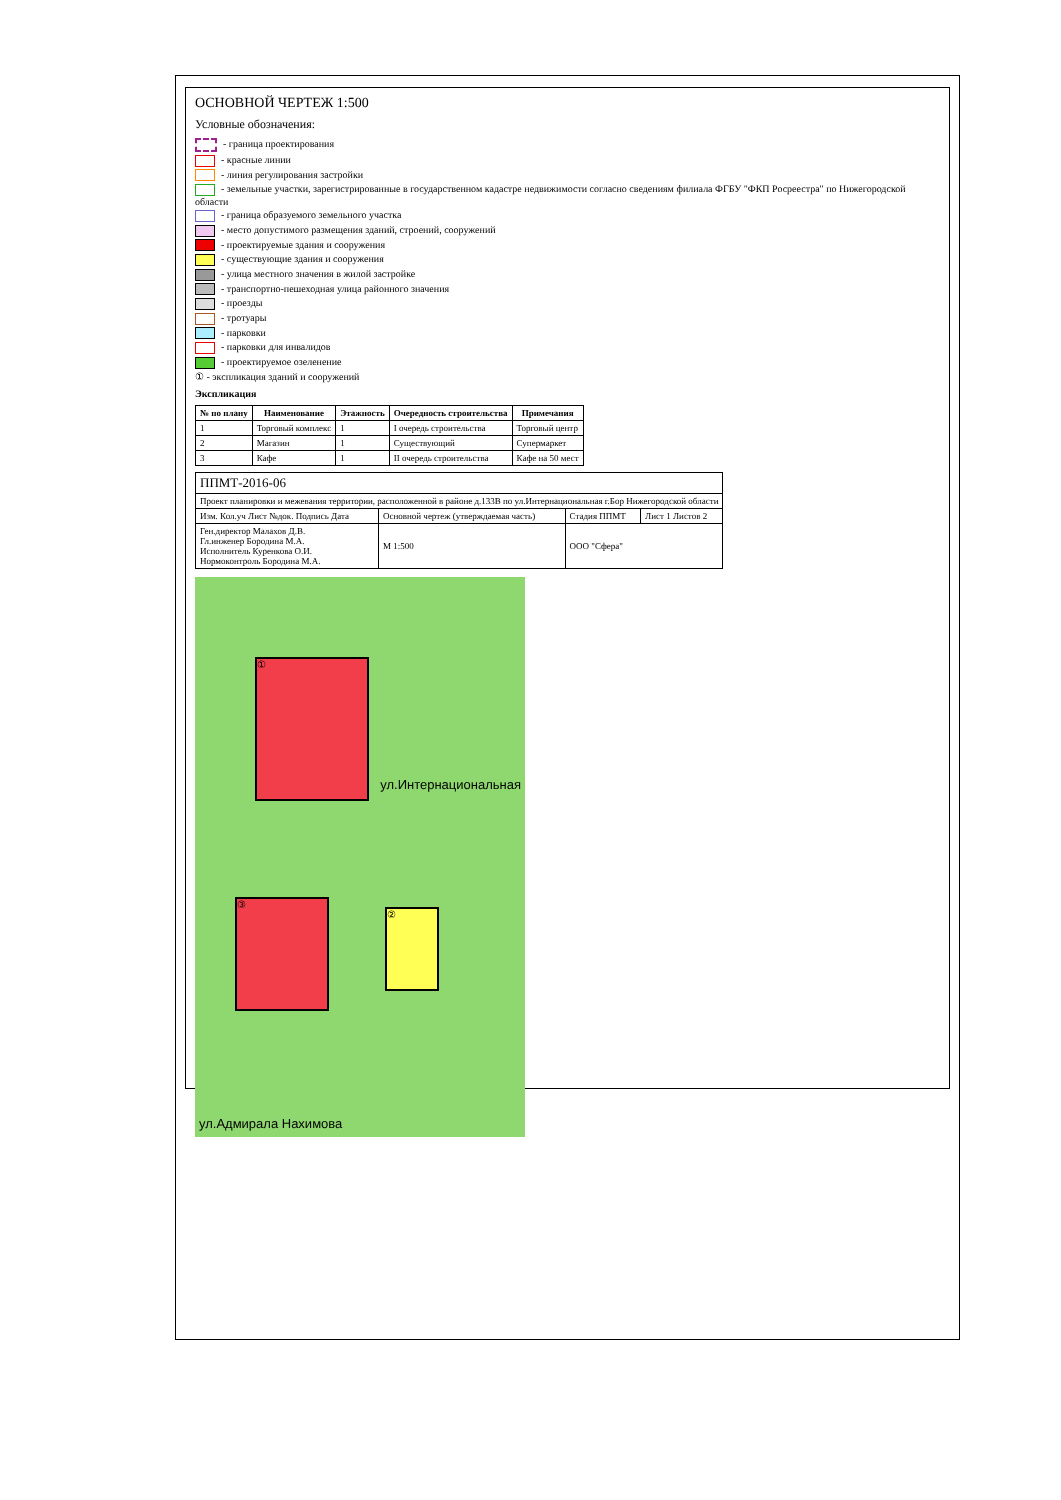ОСНОВНОЙ ЧЕРТЕЖ 1:500
Условные обозначения:
- граница проектирования
- красные линии
- линия регулирования застройки
- земельные участки, зарегистрированные в государственном кадастре недвижимости согласно сведениям филиала ФГБУ "ФКП Росреестра" по Нижегородской области
- граница образуемого земельного участка
- место допустимого размещения зданий, строений, сооружений
- проектируемые здания и сооружения
- существующие здания и сооружения
- улица местного значения в жилой застройке
- транспортно-пешеходная улица районного значения
- проезды
- тротуары
- парковки
- парковки для инвалидов
- проектируемое озеленение
① - экспликация зданий и сооружений
Экспликация
| № по плану | Наименование | Этажность | Очередность строительства | Примечания |
| --- | --- | --- | --- | --- |
| 1 | Торговый комплекс | 1 | I очередь строительства | Торговый центр |
| 2 | Магазин | 1 | Существующий | Супермаркет |
| 3 | Кафе | 1 | II очередь строительства | Кафе на 50 мест |
| ППМТ-2016-06 | | | |
| Проект планировки и межевания территории, расположенной в районе д.133В по ул.Интернациональная г.Бор Нижегородской области | | | |
| Изм. Кол.уч Лист №док. Подпись Дата | Основной чертеж (утверждаемая часть) | Стадия ППМТ | Лист 1 Листов 2 |
| Ген.директор Малахов Д.В. Гл.инженер Бородина М.А. Исполнитель Куренкова О.И. Нормоконтроль Бородина М.А. | М 1:500 | ООО "Сфера" | |
①
③
②
ул.Интернациональная
ул.Адмирала Нахимова